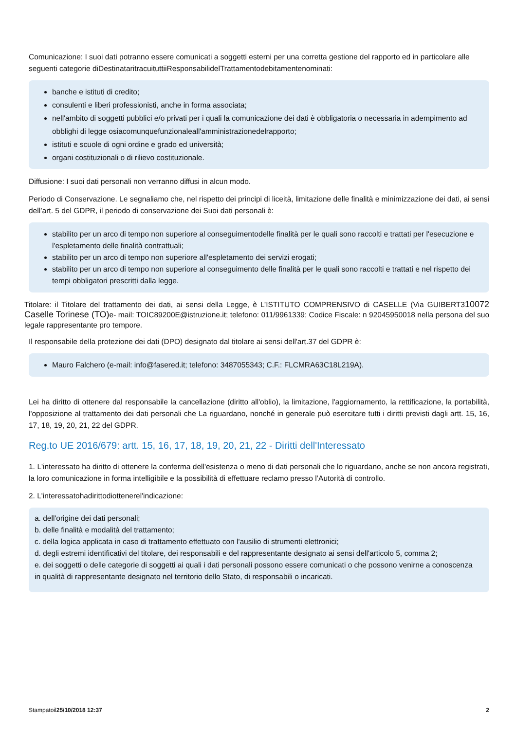Comunicazione: I suoi dati potranno essere comunicati a soggetti esterni per una corretta gestione del rapporto ed in particolare alle seguenti categorie diDestinataritracuituttiiResponsabilidelTrattamentodebitamentenominati:
banche e istituti di credito;
consulenti e liberi professionisti, anche in forma associata;
nell'ambito di soggetti pubblici e/o privati per i quali la comunicazione dei dati è obbligatoria o necessaria in adempimento ad obblighi di legge osiacomunquefunzionaleall'amministrazionedelrapporto;
istituti e scuole di ogni ordine e grado ed università;
organi costituzionali o di rilievo costituzionale.
Diffusione: I suoi dati personali non verranno diffusi in alcun modo.
Periodo di Conservazione. Le segnaliamo che, nel rispetto dei principi di liceità, limitazione delle finalità e minimizzazione dei dati, ai sensi dell’art. 5 del GDPR, il periodo di conservazione dei Suoi dati personali è:
stabilito per un arco di tempo non superiore al conseguimentodelle finalità per le quali sono raccolti e trattati per l'esecuzione e l'espletamento delle finalità contrattuali;
stabilito per un arco di tempo non superiore all'espletamento dei servizi erogati;
stabilito per un arco di tempo non superiore al conseguimento delle finalità per le quali sono raccolti e trattati e nel rispetto dei tempi obbligatori prescritti dalla legge.
Titolare: il Titolare del trattamento dei dati, ai sensi della Legge, è L’ISTITUTO COMPRENSIVO di CASELLE (Via GUIBERT310072 Caselle Torinese (TO) e- mail: TOIC89200E@istruzione.it; telefono: 011/9961339; Codice Fiscale: n 92045950018 nella persona del suo legale rappresentante pro tempore.
Il responsabile della protezione dei dati (DPO) designato dal titolare ai sensi dell'art.37 del GDPR è:
Mauro Falchero (e-mail: info@fasered.it; telefono: 3487055343; C.F.: FLCMRA63C18L219A).
Lei ha diritto di ottenere dal responsabile la cancellazione (diritto all'oblio), la limitazione, l'aggiornamento, la rettificazione, la portabilità, l'opposizione al trattamento dei dati personali che La riguardano, nonché in generale può esercitare tutti i diritti previsti dagli artt. 15, 16, 17, 18, 19, 20, 21, 22 del GDPR.
Reg.to UE 2016/679: artt. 15, 16, 17, 18, 19, 20, 21, 22 - Diritti dell'Interessato
1. L'interessato ha diritto di ottenere la conferma dell'esistenza o meno di dati personali che lo riguardano, anche se non ancora registrati, la loro comunicazione in forma intelligibile e la possibilità di effettuare reclamo presso l’Autorità di controllo.
2. L'interessatohadirittodiottenerel'indicazione:
a. dell'origine dei dati personali;
b. delle finalità e modalità del trattamento;
c. della logica applicata in caso di trattamento effettuato con l'ausilio di strumenti elettronici;
d. degli estremi identificativi del titolare, dei responsabili e del rappresentante designato ai sensi dell'articolo 5, comma 2;
e. dei soggetti o delle categorie di soggetti ai quali i dati personali possono essere comunicati o che possono venirne a conoscenza in qualità di rappresentante designato nel territorio dello Stato, di responsabili o incaricati.
Stampatoil25/10/2018 12:37 2